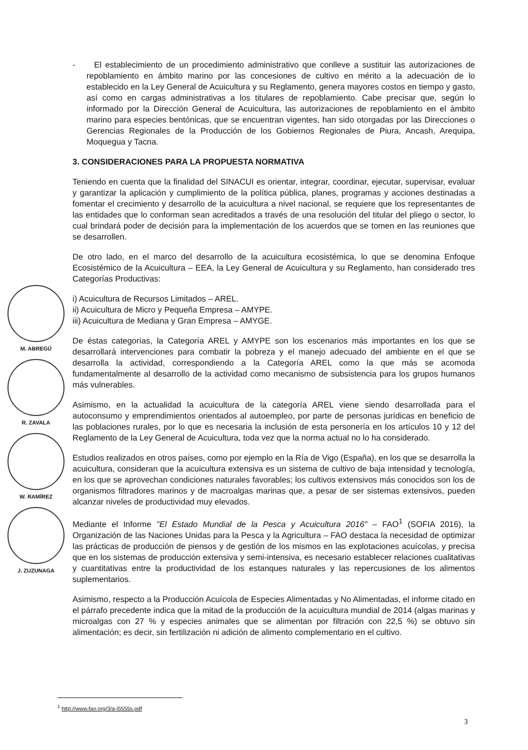- El establecimiento de un procedimiento administrativo que conlleve a sustituir las autorizaciones de repoblamiento en ámbito marino por las concesiones de cultivo en mérito a la adecuación de lo establecido en la Ley General de Acuicultura y su Reglamento, genera mayores costos en tiempo y gasto, así como en cargas administrativas a los titulares de repoblamiento. Cabe precisar que, según lo informado por la Dirección General de Acuicultura, las autorizaciones de repoblamiento en el ámbito marino para especies bentónicas, que se encuentran vigentes, han sido otorgadas por las Direcciones o Gerencias Regionales de la Producción de los Gobiernos Regionales de Piura, Ancash, Arequipa, Moquegua y Tacna.
3. CONSIDERACIONES PARA LA PROPUESTA NORMATIVA
Teniendo en cuenta que la finalidad del SINACUI es orientar, integrar, coordinar, ejecutar, supervisar, evaluar y garantizar la aplicación y cumplimiento de la política pública, planes, programas y acciones destinadas a fomentar el crecimiento y desarrollo de la acuicultura a nivel nacional, se requiere que los representantes de las entidades que lo conforman sean acreditados a través de una resolución del titular del pliego o sector, lo cual brindará poder de decisión para la implementación de los acuerdos que se tomen en las reuniones que se desarrollen.
De otro lado, en el marco del desarrollo de la acuicultura ecosistémica, lo que se denomina Enfoque Ecosistémico de la Acuicultura – EEA, la Ley General de Acuicultura y su Reglamento, han considerado tres Categorías Productivas:
i) Acuicultura de Recursos Limitados – AREL.
ii) Acuicultura de Micro y Pequeña Empresa – AMYPE.
iii) Acuicultura de Mediana y Gran Empresa – AMYGE.
De éstas categorías, la Categoría AREL y AMYPE son los escenarios más importantes en los que se desarrollará intervenciones para combatir la pobreza y el manejo adecuado del ambiente en el que se desarrolla la actividad, correspondiendo a la Categoría AREL como la que más se acomoda fundamentalmente al desarrollo de la actividad como mecanismo de subsistencia para los grupos humanos más vulnerables.
Asimismo, en la actualidad la acuicultura de la categoría AREL viene siendo desarrollada para el autoconsumo y emprendimientos orientados al autoempleo, por parte de personas jurídicas en beneficio de las poblaciones rurales, por lo que es necesaria la inclusión de esta personería en los artículos 10 y 12 del Reglamento de la Ley General de Acuicultura, toda vez que la norma actual no lo ha considerado.
Estudios realizados en otros países, como por ejemplo en la Ría de Vigo (España), en los que se desarrolla la acuicultura, consideran que la acuicultura extensiva es un sistema de cultivo de baja intensidad y tecnología, en los que se aprovechan condiciones naturales favorables; los cultivos extensivos más conocidos son los de organismos filtradores marinos y de macroalgas marinas que, a pesar de ser sistemas extensivos, pueden alcanzar niveles de productividad muy elevados.
Mediante el Informe "El Estado Mundial de la Pesca y Acuicultura 2016" – FAO<sup>1</sup> (SOFIA 2016), la Organización de las Naciones Unidas para la Pesca y la Agricultura – FAO destaca la necesidad de optimizar las prácticas de producción de piensos y de gestión de los mismos en las explotaciones acuícolas, y precisa que en los sistemas de producción extensiva y semi-intensiva, es necesario establecer relaciones cualitativas y cuantitativas entre la productividad de los estanques naturales y las repercusiones de los alimentos suplementarios.
Asimismo, respecto a la Producción Acuícola de Especies Alimentadas y No Alimentadas, el informe citado en el párrafo precedente indica que la mitad de la producción de la acuicultura mundial de 2014 (algas marinas y microalgas con 27 % y especies animales que se alimentan por filtración con 22,5 %) se obtuvo sin alimentación; es decir, sin fertilización ni adición de alimento complementario en el cultivo.
M. ABREGÚ
R. ZAVALA
W. RAMÍREZ
J. ZUZUNAGA
<sup>1</sup> http://www.fao.org/3/a-i5555s.pdf
3